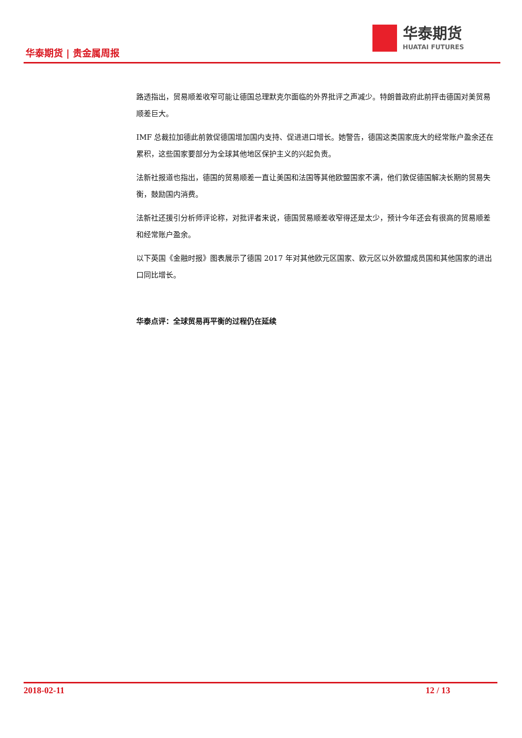华泰期货 | 贵金属周报
华泰期货
HUATAI FUTURES
路透指出，贸易顺差收窄可能让德国总理默克尔面临的外界批评之声减少。特朗普政府此前抨击德国对美贸易顺差巨大。
IMF 总裁拉加德此前敦促德国增加国内支持、促进进口增长。她警告，德国这类国家庞大的经常账户盈余还在累积，这些国家要部分为全球其他地区保护主义的兴起负责。
法新社报道也指出，德国的贸易顺差一直让美国和法国等其他欧盟国家不满，他们敦促德国解决长期的贸易失衡，鼓励国内消费。
法新社还援引分析师评论称，对批评者来说，德国贸易顺差收窄得还是太少，预计今年还会有很高的贸易顺差和经常账户盈余。
以下英国《金融时报》图表展示了德国 2017 年对其他欧元区国家、欧元区以外欧盟成员国和其他国家的进出口同比增长。
华泰点评：全球贸易再平衡的过程仍在延续
2018-02-11 12 / 13